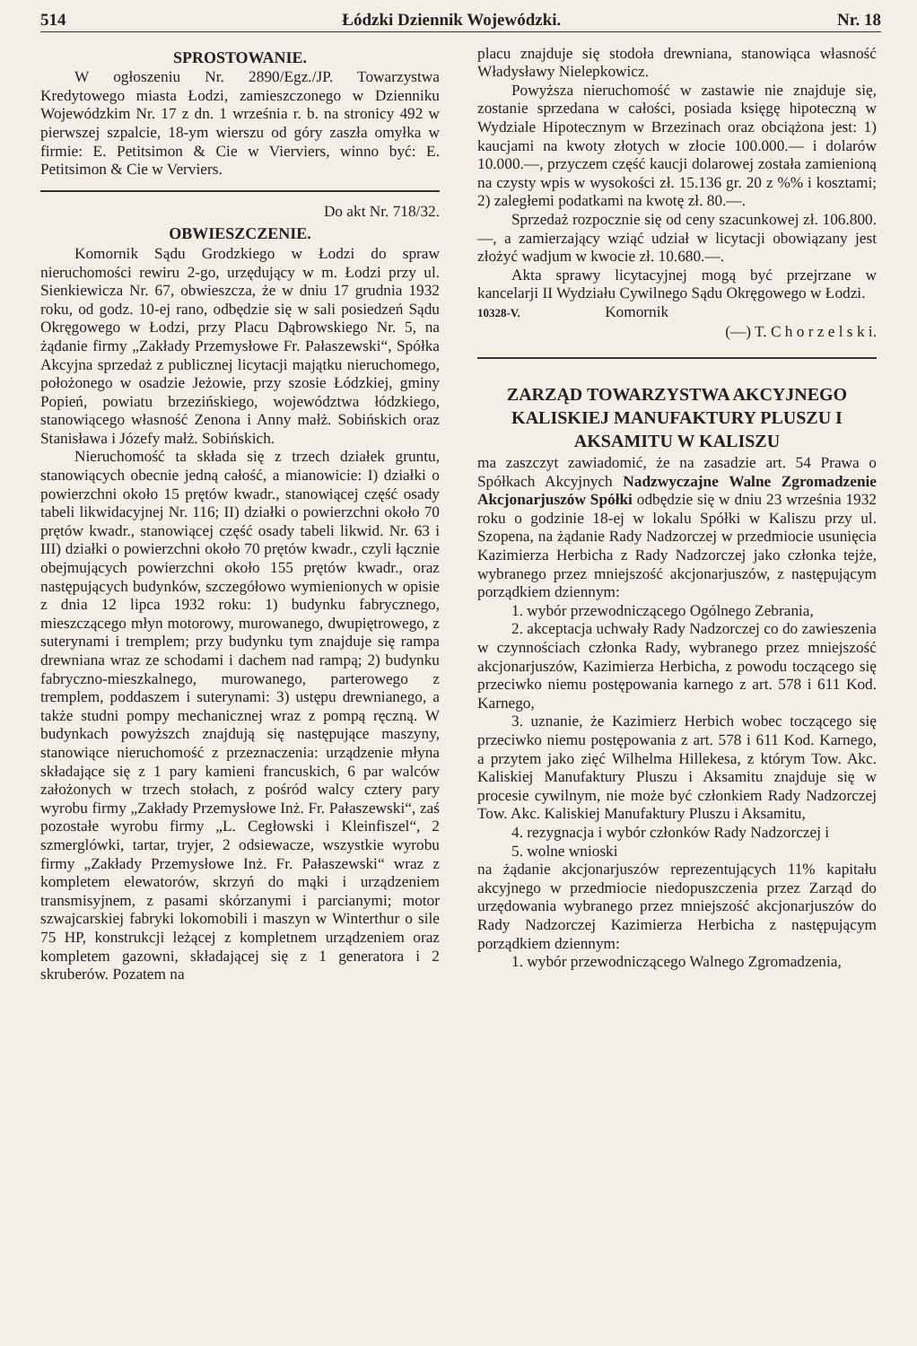514 Łódzki Dziennik Wojewódzki. Nr. 18
SPROSTOWANIE.
W ogłoszeniu Nr. 2890/Egz./JP. Towarzystwa Kredytowego miasta Łodzi, zamieszczonego w Dzienniku Wojewódzkim Nr. 17 z dn. 1 września r. b. na stronicy 492 w pierwszej szpalcie, 18-ym wierszu od góry zaszła omyłka w firmie: E. Petitsimon & Cie w Vierviers, winno być: E. Petitsimon & Cie w Verviers.
Do akt Nr. 718/32.
OBWIESZCZENIE.
Komornik Sądu Grodzkiego w Łodzi do spraw nieruchomości rewiru 2-go, urzędujący w m. Łodzi przy ul. Sienkiewicza Nr. 67, obwieszcza, że w dniu 17 grudnia 1932 roku, od godz. 10-ej rano, odbędzie się w sali posiedzeń Sądu Okręgowego w Łodzi, przy Placu Dąbrowskiego Nr. 5, na żądanie firmy „Zakłady Przemysłowe Fr. Pałaszewski“, Spółka Akcyjna sprzedaż z publicznej licytacji majątku nieruchomego, położonego w osadzie Jeżowie, przy szosie Łódzkiej, gminy Popień, powiatu brzezińskiego, województwa łódzkiego, stanowiącego własność Zenona i Anny małż. Sobińskich oraz Stanisława i Józefy małż. Sobińskich.
Nieruchomość ta składa się z trzech działek gruntu, stanowiących obecnie jedną całość, a mianowicie: I) działki o powierzchni około 15 prętów kwadr., stanowiącej część osady tabeli likwidacyjnej Nr. 116; II) działki o powierzchni około 70 prętów kwadr., stanowiącej część osady tabeli likwid. Nr. 63 i III) działki o powierzchni około 70 prętów kwadr., czyli łącznie obejmujących powierzchni około 155 prętów kwadr., oraz następujących budynków, szczegółowo wymienionych w opisie z dnia 12 lipca 1932 roku: 1) budynku fabrycznego, mieszczącego młyn motorowy, murowanego, dwupiętrowego, z suterynami i tremplem; przy budynku tym znajduje się rampa drewniana wraz ze schodami i dachem nad rampą; 2) budynku fabryczno-mieszkalnego, murowanego, parterowego z tremplem, poddaszem i suterynami: 3) ustępu drewnianego, a także studni pompy mechanicznej wraz z pompą ręczną. W budynkach powyższch znajdują się następujące maszyny, stanowiące nieruchomość z przeznaczenia: urządzenie młyna składające się z 1 pary kamieni francuskich, 6 par walców założonych w trzech stołach, z pośród walcy cztery pary wyrobu firmy „Zakłady Przemysłowe Inż. Fr. Pałaszewski“, zaś pozostałe wyrobu firmy „L. Cegłowski i Kleinfiszel“, 2 szmerglówki, tartar, tryjer, 2 odsiewacze, wszystkie wyrobu firmy „Zakłady Przemysłowe Inż. Fr. Pałaszewski“ wraz z kompletem elewatorów, skrzyń do mąki i urządzeniem transmisyjnem, z pasami skórzanymi i parcianymi; motor szwajcarskiej fabryki lokomobili i maszyn w Winterthur o sile 75 HP, konstrukcji leżącej z kompletnem urządzeniem oraz kompletem gazowni, składającej się z 1 generatora i 2 skruberów. Pozatem na
placu znajduje się stodoła drewniana, stanowiąca własność Władysławy Nielepkowicz.
Powyższa nieruchomość w zastawie nie znajduje się, zostanie sprzedana w całości, posiada księgę hipoteczną w Wydziale Hipotecznym w Brzezinach oraz obciążona jest: 1) kaucjami na kwoty złotych w złocie 100.000.— i dolarów 10.000.—, przyczem część kaucji dolarowej została zamienioną na czysty wpis w wysokości zł. 15.136 gr. 20 z %% i kosztami; 2) zaległemi podatkami na kwotę zł. 80.—.
Sprzedaż rozpocznie się od ceny szacunkowej zł. 106.800.—, a zamierzający wziąć udział w licytacji obowiązany jest złożyć wadjum w kwocie zł. 10.680.—.
Akta sprawy licytacyjnej mogą być przejrzane w kancelarji II Wydziału Cywilnego Sądu Okręgowego w Łodzi.
10328-V. Komornik
(—) T. C h o r z e l s k i.
ZARZĄD TOWARZYSTWA AKCYJNEGO KALISKIEJ MANUFAKTURY PLUSZU I AKSAMITU W KALISZU
ma zaszczyt zawiadomić, że na zasadzie art. 54 Prawa o Spółkach Akcyjnych Nadzwyczajne Walne Zgromadzenie Akcjonarjuszów Spółki odbędzie się w dniu 23 września 1932 roku o godzinie 18-ej w lokalu Spółki w Kaliszu przy ul. Szopena, na żądanie Rady Nadzorczej w przedmiocie usunięcia Kazimierza Herbicha z Rady Nadzorczej jako członka tejże, wybranego przez mniejszość akcjonarjuszów, z następującym porządkiem dziennym:
1. wybór przewodniczącego Ogólnego Zebrania,
2. akceptacja uchwały Rady Nadzorczej co do zawieszenia w czynnościach członka Rady, wybranego przez mniejszość akcjonarjuszów, Kazimierza Herbicha, z powodu toczącego się przeciwko niemu postępowania karnego z art. 578 i 611 Kod. Karnego,
3. uznanie, że Kazimierz Herbich wobec toczącego się przeciwko niemu postępowania z art. 578 i 611 Kod. Karnego, a przytem jako zięć Wilhelma Hillekesa, z którym Tow. Akc. Kaliskiej Manufaktury Pluszu i Aksamitu znajduje się w procesie cywilnym, nie może być członkiem Rady Nadzorczej Tow. Akc. Kaliskiej Manufaktury Pluszu i Aksamitu,
4. rezygnacja i wybór członków Rady Nadzorczej i
5. wolne wnioski
na żądanie akcjonarjuszów reprezentujących 11% kapitału akcyjnego w przedmiocie niedopuszczenia przez Zarząd do urzędowania wybranego przez mniejszość akcjonarjuszów do Rady Nadzorczej Kazimierza Herbicha z następującym porządkiem dziennym:
1. wybór przewodniczącego Walnego Zgromadzenia,